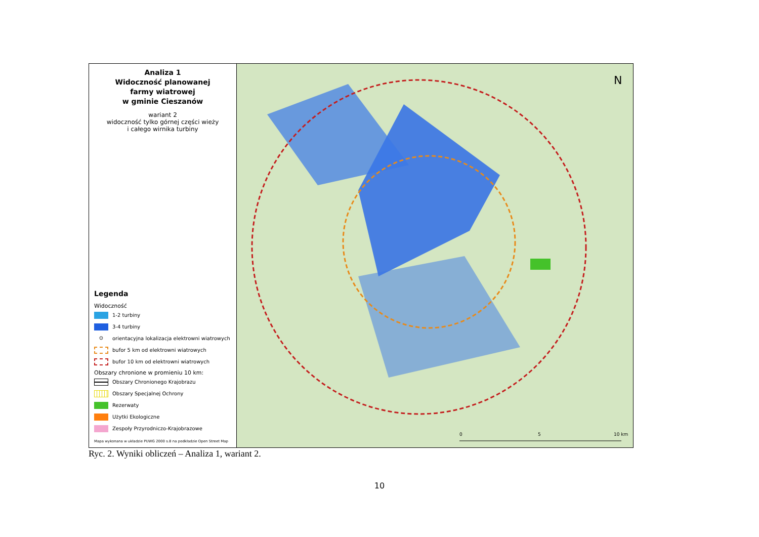Analiza 1
Widoczność planowanej
farmy wiatrowej
w gminie Cieszanów
wariant 2
widoczność tylko górnej części wieży
i całego wirnika turbiny
Legenda
Widoczność
1-2 turbiny
3-4 turbiny
⊙
orientacyjna lokalizacja elektrowni wiatrowych
bufor 5 km od elektrowni wiatrowych
bufor 10 km od elektrowni wiatrowych
Obszary chronione w promieniu 10 km:
Obszary Chronionego Krajobrazu
Obszary Specjalnej Ochrony
Rezerwaty
Użytki Ekologiczne
Zespoły Przyrodniczo-Krajobrazowe
Mapa wykonana w układzie PUWG 2000 s.8 na podkładzie Open Street Map
0
5
10 km
N
Ryc. 2. Wyniki obliczeń – Analiza 1, wariant 2.
10